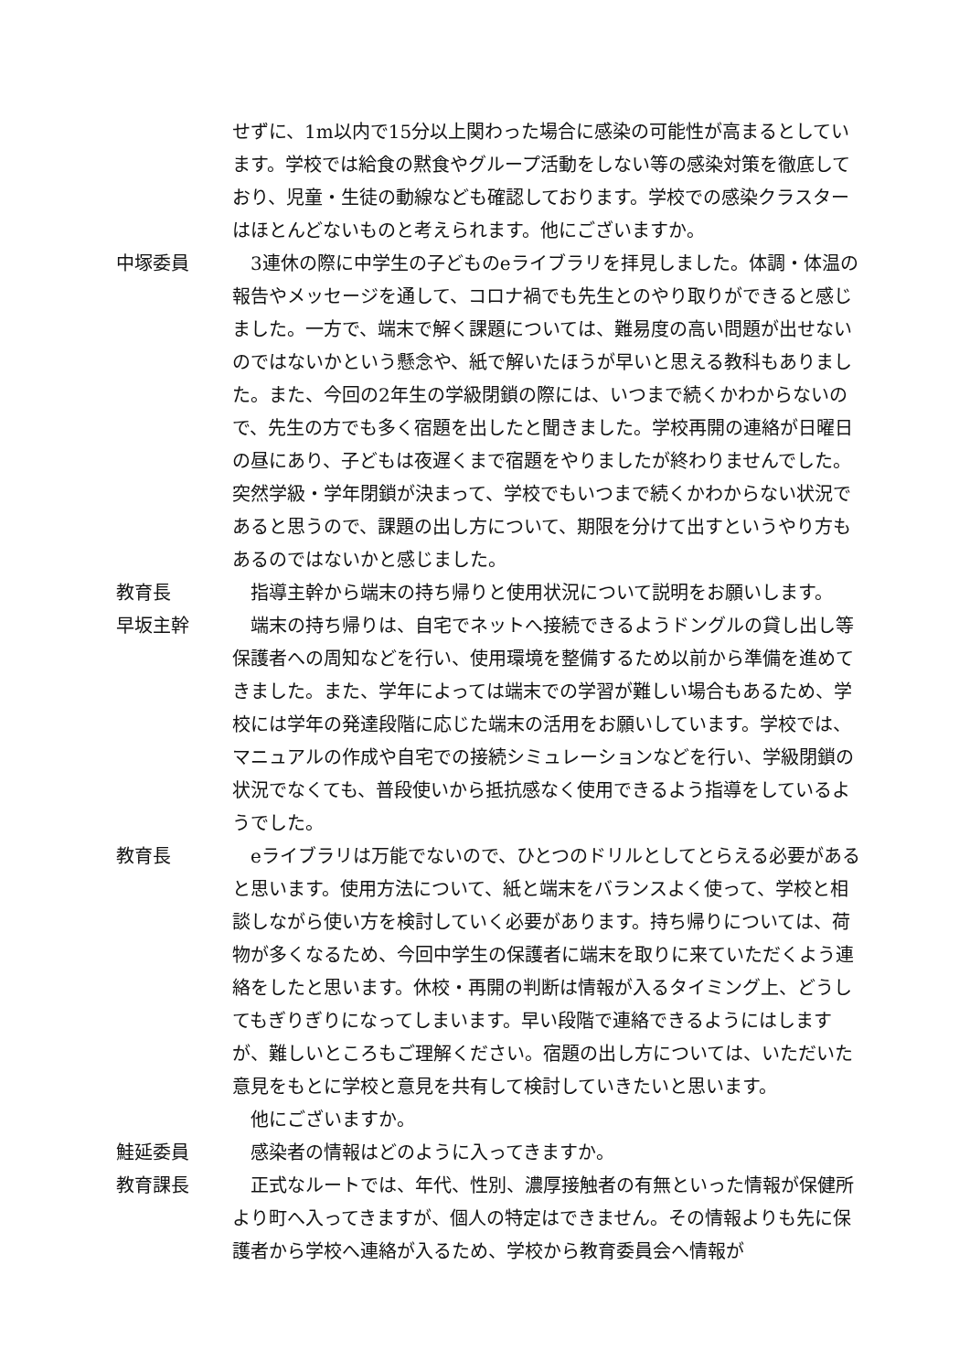せずに、1m以内で15分以上関わった場合に感染の可能性が高まるとしています。学校では給食の黙食やグループ活動をしない等の感染対策を徹底しており、児童・生徒の動線なども確認しております。学校での感染クラスターはほとんどないものと考えられます。他にございますか。
中塚委員 　3連休の際に中学生の子どものeライブラリを拝見しました。体調・体温の報告やメッセージを通して、コロナ禍でも先生とのやり取りができると感じました。一方で、端末で解く課題については、難易度の高い問題が出せないのではないかという懸念や、紙で解いたほうが早いと思える教科もありました。また、今回の2年生の学級閉鎖の際には、いつまで続くかわからないので、先生の方でも多く宿題を出したと聞きました。学校再開の連絡が日曜日の昼にあり、子どもは夜遅くまで宿題をやりましたが終わりませんでした。突然学級・学年閉鎖が決まって、学校でもいつまで続くかわからない状況であると思うので、課題の出し方について、期限を分けて出すというやり方もあるのではないかと感じました。
教育長 　指導主幹から端末の持ち帰りと使用状況について説明をお願いします。
早坂主幹 　端末の持ち帰りは、自宅でネットへ接続できるようドングルの貸し出し等保護者への周知などを行い、使用環境を整備するため以前から準備を進めてきました。また、学年によっては端末での学習が難しい場合もあるため、学校には学年の発達段階に応じた端末の活用をお願いしています。学校では、マニュアルの作成や自宅での接続シミュレーションなどを行い、学級閉鎖の状況でなくても、普段使いから抵抗感なく使用できるよう指導をしているようでした。
教育長 　eライブラリは万能でないので、ひとつのドリルとしてとらえる必要があると思います。使用方法について、紙と端末をバランスよく使って、学校と相談しながら使い方を検討していく必要があります。持ち帰りについては、荷物が多くなるため、今回中学生の保護者に端末を取りに来ていただくよう連絡をしたと思います。休校・再開の判断は情報が入るタイミング上、どうしてもぎりぎりになってしまいます。早い段階で連絡できるようにはしますが、難しいところもご理解ください。宿題の出し方については、いただいた意見をもとに学校と意見を共有して検討していきたいと思います。
　他にございますか。
鮭延委員 　感染者の情報はどのように入ってきますか。
教育課長 　正式なルートでは、年代、性別、濃厚接触者の有無といった情報が保健所より町へ入ってきますが、個人の特定はできません。その情報よりも先に保護者から学校へ連絡が入るため、学校から教育委員会へ情報が